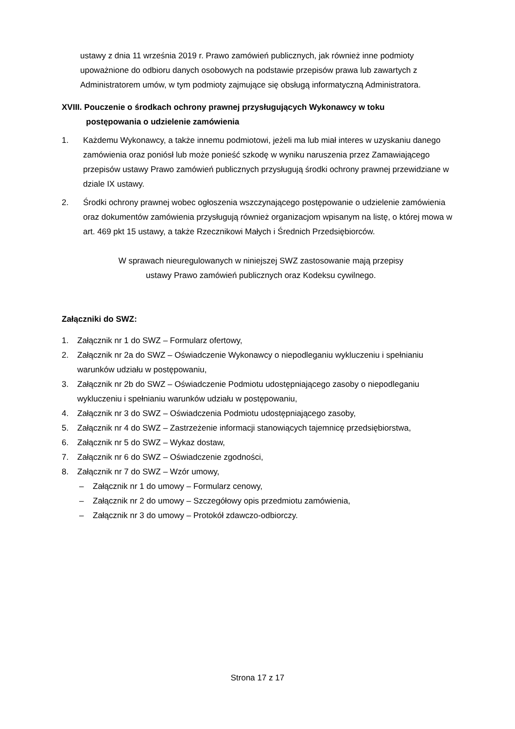ustawy z dnia 11 września 2019 r. Prawo zamówień publicznych, jak również inne podmioty upoważnione do odbioru danych osobowych na podstawie przepisów prawa lub zawartych z Administratorem umów, w tym podmioty zajmujące się obsługą informatyczną Administratora.
XVIII. Pouczenie o środkach ochrony prawnej przysługujących Wykonawcy w toku
postępowania o udzielenie zamówienia
1. Każdemu Wykonawcy, a także innemu podmiotowi, jeżeli ma lub miał interes w uzyskaniu danego zamówienia oraz poniósł lub może ponieść szkodę w wyniku naruszenia przez Zamawiającego przepisów ustawy Prawo zamówień publicznych przysługują środki ochrony prawnej przewidziane w dziale IX ustawy.
2. Środki ochrony prawnej wobec ogłoszenia wszczynającego postępowanie o udzielenie zamówienia oraz dokumentów zamówienia przysługują również organizacjom wpisanym na listę, o której mowa w art. 469 pkt 15 ustawy, a także Rzecznikowi Małych i Średnich Przedsiębiorców.
W sprawach nieuregulowanych w niniejszej SWZ zastosowanie mają przepisy
ustawy Prawo zamówień publicznych oraz Kodeksu cywilnego.
Załączniki do SWZ:
1. Załącznik nr 1 do SWZ – Formularz ofertowy,
2. Załącznik nr 2a do SWZ – Oświadczenie Wykonawcy o niepodleganiu wykluczeniu i spełnianiu warunków udziału w postępowaniu,
3. Załącznik nr 2b do SWZ – Oświadczenie Podmiotu udostępniającego zasoby o niepodleganiu wykluczeniu i spełnianiu warunków udziału w postępowaniu,
4. Załącznik nr 3 do SWZ – Oświadczenia Podmiotu udostępniającego zasoby,
5. Załącznik nr 4 do SWZ – Zastrzeżenie informacji stanowiących tajemnicę przedsiębiorstwa,
6. Załącznik nr 5 do SWZ – Wykaz dostaw,
7. Załącznik nr 6 do SWZ – Oświadczenie zgodności,
8. Załącznik nr 7 do SWZ – Wzór umowy,
– Załącznik nr 1 do umowy – Formularz cenowy,
– Załącznik nr 2 do umowy – Szczegółowy opis przedmiotu zamówienia,
– Załącznik nr 3 do umowy – Protokół zdawczo-odbiorczy.
Strona 17 z 17